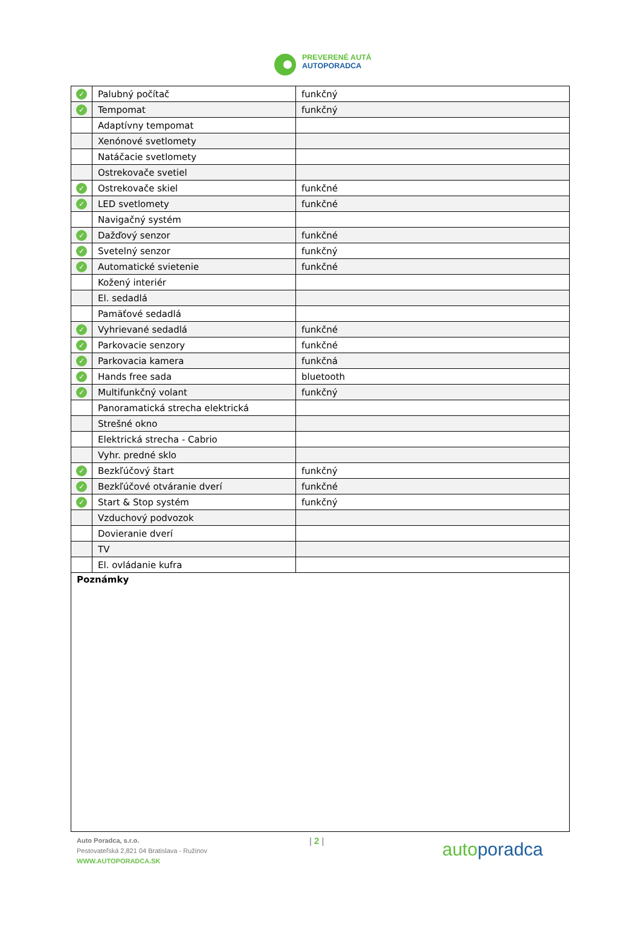PREVERENÉ AUTÁ
AUTOPORADCA
| ✓ | Palubný počítač | funkčný |
| ✓ | Tempomat | funkčný |
| | Adaptívny tempomat | |
| | Xenónové svetlomety | |
| | Natáčacie svetlomety | |
| | Ostrekovače svetiel | |
| ✓ | Ostrekovače skiel | funkčné |
| ✓ | LED svetlomety | funkčné |
| | Navigačný systém | |
| ✓ | Dažďový senzor | funkčné |
| ✓ | Svetelný senzor | funkčný |
| ✓ | Automatické svietenie | funkčné |
| | Kožený interiér | |
| | El. sedadlá | |
| | Pamäťové sedadlá | |
| ✓ | Vyhrievané sedadlá | funkčné |
| ✓ | Parkovacie senzory | funkčné |
| ✓ | Parkovacia kamera | funkčná |
| ✓ | Hands free sada | bluetooth |
| ✓ | Multifunkčný volant | funkčný |
| | Panoramatická strecha elektrická | |
| | Strešné okno | |
| | Elektrická strecha - Cabrio | |
| | Vyhr. predné sklo | |
| ✓ | Bezkľúčový štart | funkčný |
| ✓ | Bezkľúčové otváranie dverí | funkčné |
| ✓ | Start & Stop systém | funkčný |
| | Vzduchový podvozok | |
| | Dovieranie dverí | |
| | TV | |
| | El. ovládanie kufra | |
Poznámky
Auto Poradca, s.r.o.
Pestovateľská 2,821 04 Bratislava - Ružinov
WWW.AUTOPORADCA.SK
| 2 |
autoporadca